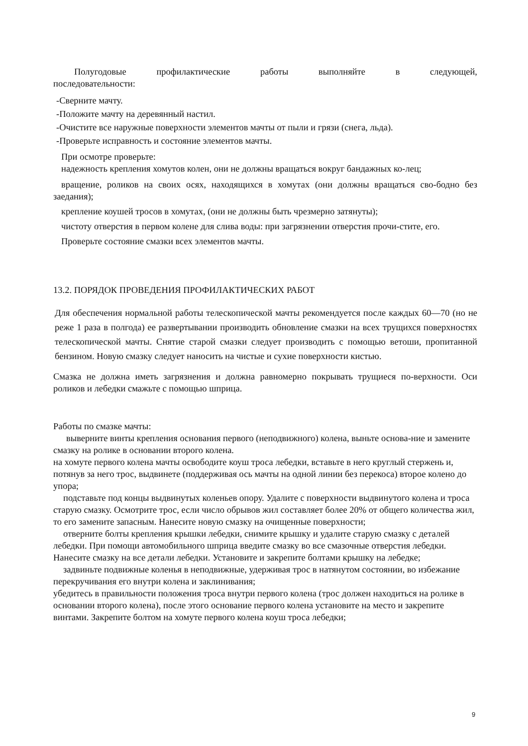Полугодовые профилактические работы выполняйте в следующей,
последовательности:
-Сверните мачту.
-Положите мачту на деревянный настил.
-Очистите все наружные поверхности элементов мачты от пыли и грязи (снега, льда).
-Проверьте исправность и состояние элементов мачты.
При осмотре проверьте:
надежность крепления хомутов колен, они не должны вращаться вокруг бандажных ко-лец;
вращение, роликов на своих осях, находящихся в хомутах (они должны вращаться сво-бодно без заедания);
крепление коушей тросов в хомутах, (они не должны быть чрезмерно затянуты);
чистоту отверстия в первом колене для слива воды: при загрязнении отверстия прочи-стите, его.
Проверьте состояние смазки всех элементов мачты.
13.2. ПОРЯДОК ПРОВЕДЕНИЯ ПРОФИЛАКТИЧЕСКИХ РАБОТ
Для обеспечения нормальной работы телескопической мачты рекомендуется после каждых 60—70 (но не реже 1 раза в полгода) ее развертывании производить обновление смазки на всех трущихся поверхностях телескопической мачты. Снятие старой смазки следует производить с помощью ветоши, пропитанной бензином. Новую смазку следует наносить на чистые и сухие поверхности кистью.
Смазка не должна иметь загрязнения и должна равномерно покрывать трущиеся по-верхности. Оси роликов и лебедки смажьте с помощью шприца.
Работы по смазке мачты:
выверните винты крепления основания первого (неподвижного) колена, выньте основа-ние и замените смазку на ролике в основании второго колена.
на хомуте первого колена мачты освободите коуш троса лебедки, вставьте в него круглый стержень и, потянув за него трос, выдвинете (поддерживая ось мачты на одной линии без перекоса) второе колено до упора;
подставьте под концы выдвинутых коленьев опору. Удалите с поверхности выдвинутого колена и троса старую смазку. Осмотрите трос, если число обрывов жил составляет более 20% от общего количества жил, то его замените запасным. Нанесите новую смазку на очищенные поверхности;
отверните болты крепления крышки лебедки, снимите крышку и удалите старую смазку с деталей лебедки. При помощи автомобильного шприца введите смазку во все смазочные отверстия лебедки. Нанесите смазку на все детали лебедки. Установите и закрепите болтами крышку на лебедке;
задвиньте подвижные коленья в неподвижные, удерживая трос в натянутом состоянии, во избежание перекручивания его внутри колена и заклинивания;
убедитесь в правильности положения троса внутри первого колена (трос должен находиться на ролике в основании второго колена), после этого основание первого колена установите на место и закрепите винтами. Закрепите болтом на хомуте первого колена коуш троса лебедки;
9